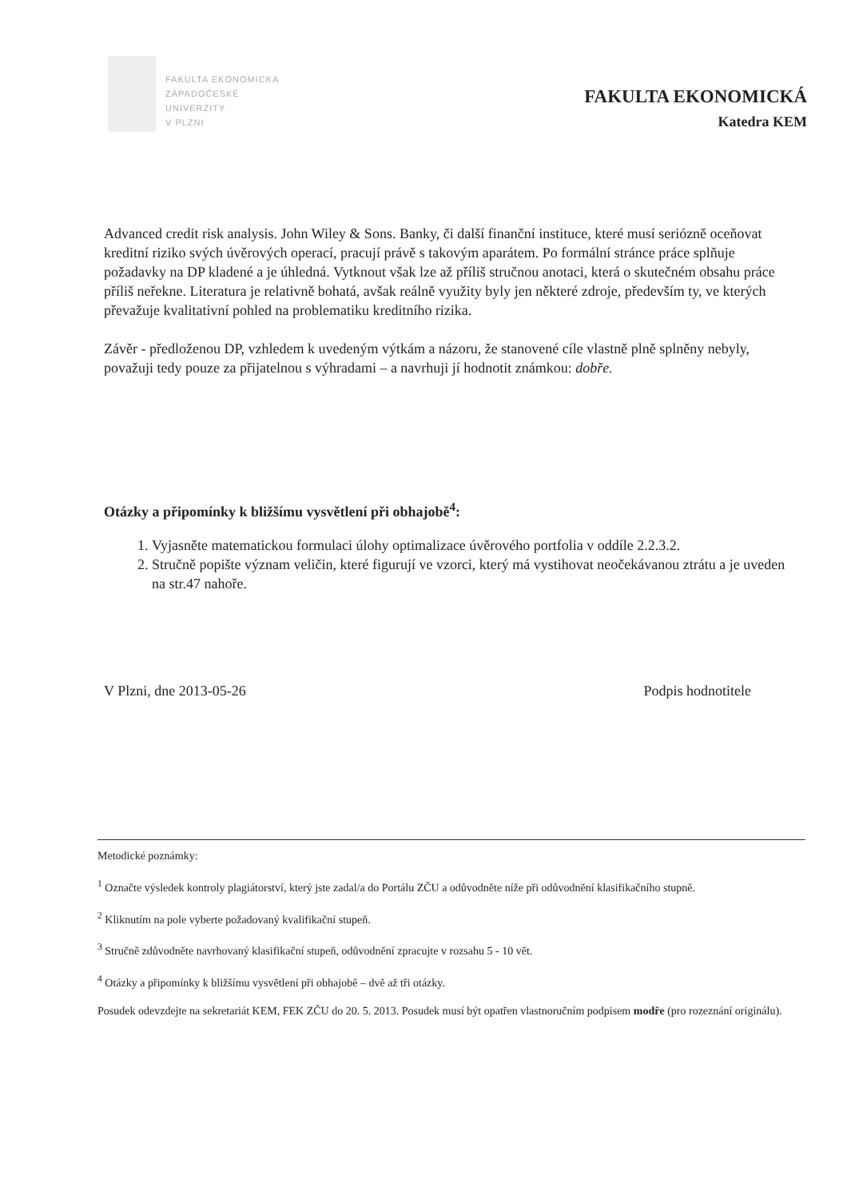FAKULTA EKONOMICKÁ
ZÁPADOČESKÉ
UNIVERZITY
V PLZNI
FAKULTA EKONOMICKÁ
Katedra KEM
Advanced credit risk analysis. John Wiley & Sons. Banky, či další finanční instituce, které musí seriózně oceňovat kreditní riziko svých úvěrových operací, pracují právě s takovým aparátem. Po formální stránce práce splňuje požadavky na DP kladené a je úhledná. Vytknout však lze až příliš stručnou anotaci, která o skutečném obsahu práce příliš neřekne. Literatura je relativně bohatá, avšak reálně využity byly jen některé zdroje, především ty, ve kterých převažuje kvalitativní pohled na problematiku kreditního rizika.
Závěr - předloženou DP, vzhledem k uvedeným výtkám a názoru, že stanovené cíle vlastně plně splněny nebyly, považuji tedy pouze za přijatelnou s výhradami – a navrhuji jí hodnotit známkou: dobře.
Otázky a připomínky k bližšímu vysvětlení při obhajobě<sup>4</sup>:
1. Vyjasněte matematickou formulaci úlohy optimalizace úvěrového portfolia v oddíle 2.2.3.2.
2. Stručně popište význam veličin, které figurují ve vzorci, který má vystihovat neočekávanou ztrátu a je uveden na str.47 nahoře.
V Plzni, dne 2013-05-26 Podpis hodnotitele
Metodické poznámky:
<sup>1</sup> Označte výsledek kontroly plagiátorství, který jste zadal/a do Portálu ZČU a odůvodněte níže při odůvodnění klasifikačního stupně.
<sup>2</sup> Kliknutím na pole vyberte požadovaný kvalifikační stupeň.
<sup>3</sup> Stručně zdůvodněte navrhovaný klasifikační stupeň, odůvodnění zpracujte v rozsahu 5 - 10 vět.
<sup>4</sup> Otázky a připomínky k bližšímu vysvětlení při obhajobě – dvě až tři otázky.
Posudek odevzdejte na sekretariát KEM, FEK ZČU do 20. 5. 2013. Posudek musí být opatřen vlastnoručním podpisem modře (pro rozeznání originálu).